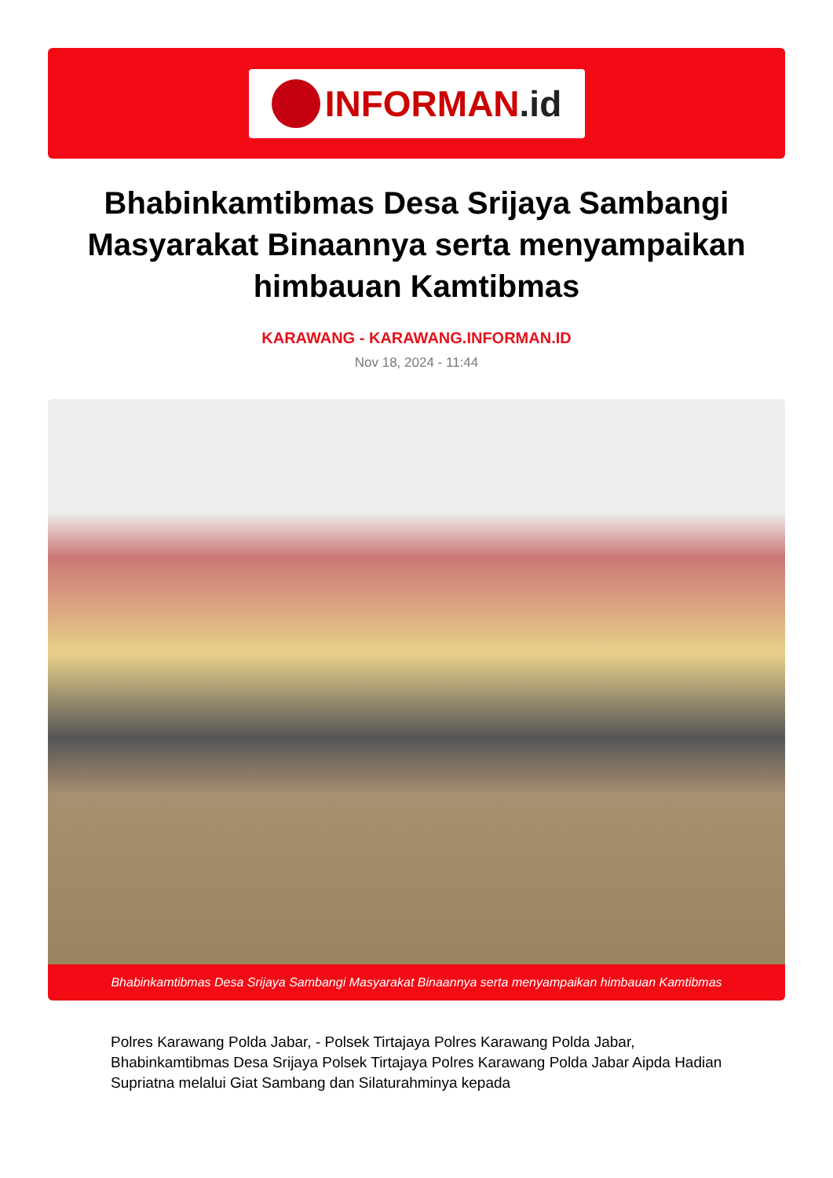INFORMAN.id
Bhabinkamtibmas Desa Srijaya Sambangi Masyarakat Binaannya serta menyampaikan himbauan Kamtibmas
KARAWANG - KARAWANG.INFORMAN.ID
Nov 18, 2024 - 11:44
Bhabinkamtibmas Desa Srijaya Sambangi Masyarakat Binaannya serta menyampaikan himbauan Kamtibmas
Polres Karawang Polda Jabar, - Polsek Tirtajaya Polres Karawang Polda Jabar, Bhabinkamtibmas Desa Srijaya Polsek Tirtajaya Polres Karawang Polda Jabar Aipda Hadian Supriatna melalui Giat Sambang dan Silaturahminya kepada